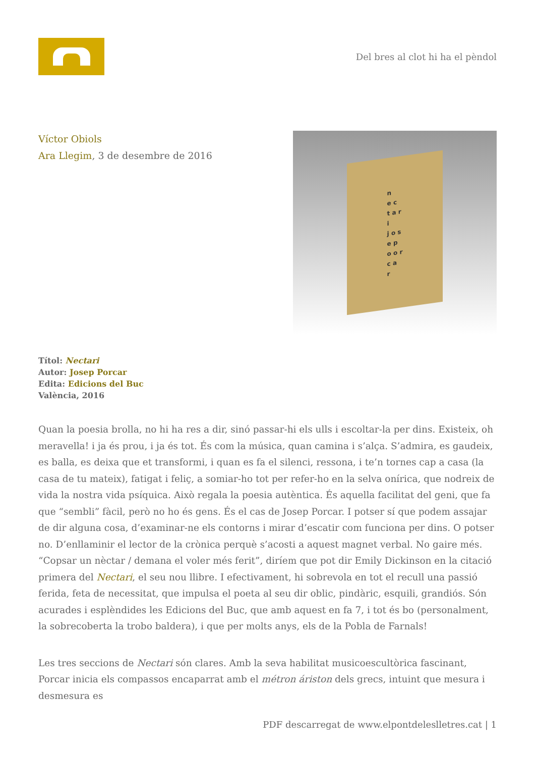Del bres al clot hi ha el pèndol
Víctor Obiols
Ara Llegim, 3 de desembre de 2016
n
e c
t a r
i
j o s
e p
o o r
c a
r
Títol: Nectari
Autor: Josep Porcar
Edita: Edicions del Buc
València, 2016
Quan la poesia brolla, no hi ha res a dir, sinó passar-hi els ulls i escoltar-la per dins. Existeix, oh meravella! i ja és prou, i ja és tot. És com la música, quan camina i s’alça. S’admira, es gaudeix, es balla, es deixa que et transformi, i quan es fa el silenci, ressona, i te’n tornes cap a casa (la casa de tu mateix), fatigat i feliç, a somiar-ho tot per refer-ho en la selva onírica, que nodreix de vida la nostra vida psíquica. Això regala la poesia autèntica. És aquella facilitat del geni, que fa que “sembli” fàcil, però no ho és gens. És el cas de Josep Porcar. I potser sí que podem assajar de dir alguna cosa, d’examinar-ne els contorns i mirar d’escatir com funciona per dins. O potser no. D’enllaminir el lector de la crònica perquè s’acosti a aquest magnet verbal. No gaire més. “Copsar un nèctar / demana el voler més ferit”, diríem que pot dir Emily Dickinson en la citació primera del Nectari, el seu nou llibre. I efectivament, hi sobrevola en tot el recull una passió ferida, feta de necessitat, que impulsa el poeta al seu dir oblic, pindàric, esquili, grandiós. Són acurades i esplèndides les Edicions del Buc, que amb aquest en fa 7, i tot és bo (personalment, la sobrecoberta la trobo baldera), i que per molts anys, els de la Pobla de Farnals!
Les tres seccions de Nectari són clares. Amb la seva habilitat musicoescultòrica fascinant, Porcar inicia els compassos encaparrat amb el métron áriston dels grecs, intuint que mesura i desmesura es
PDF descarregat de www.elpontdeleslletres.cat | 1